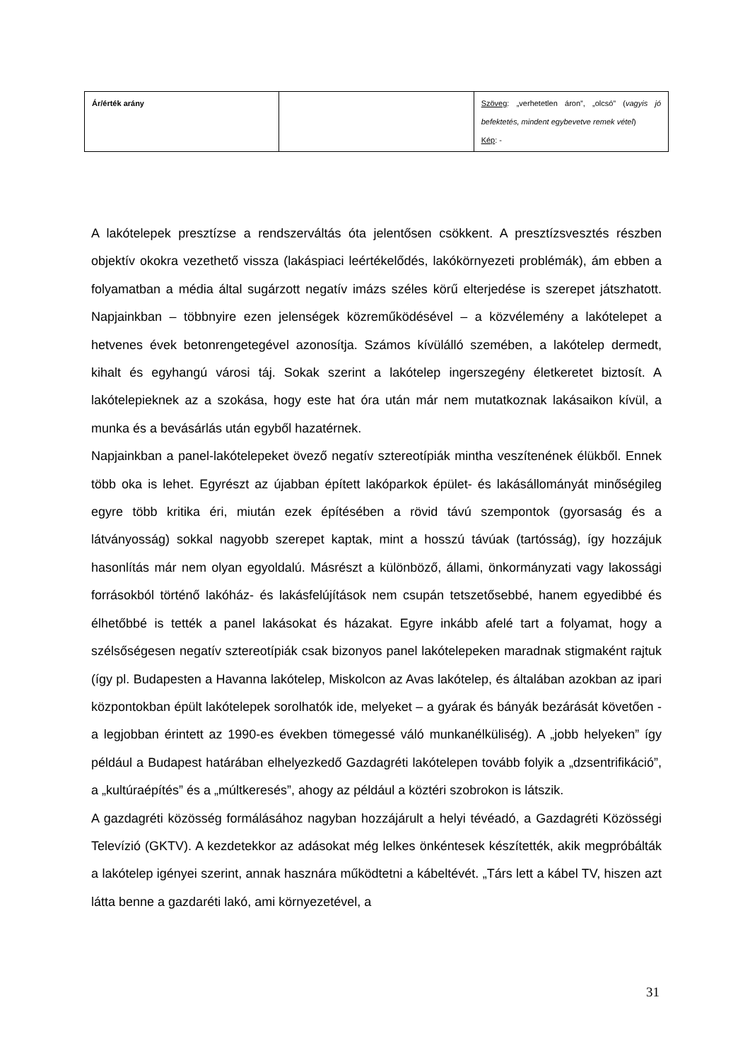| Ár/érték arány | | Szöveg : „verhetetlen áron”, „olcsó” ( vagyis jó befektetés, mindent egybevetve remek vétel ) Kép : - |
A lakótelepek presztízse a rendszerváltás óta jelentősen csökkent. A presztízsvesztés részben objektív okokra vezethető vissza (lakáspiaci leértékelődés, lakókörnyezeti problémák), ám ebben a folyamatban a média által sugárzott negatív imázs széles körű elterjedése is szerepet játszhatott. Napjainkban – többnyire ezen jelenségek közreműködésével – a közvélemény a lakótelepet a hetvenes évek betonrengetegével azonosítja. Számos kívülálló szemében, a lakótelep dermedt, kihalt és egyhangú városi táj. Sokak szerint a lakótelep ingerszegény életkeretet biztosít. A lakótelepieknek az a szokása, hogy este hat óra után már nem mutatkoznak lakásaikon kívül, a munka és a bevásárlás után egyből hazatérnek.
Napjainkban a panel-lakótelepeket övező negatív sztereotípiák mintha veszítenének élükből. Ennek több oka is lehet. Egyrészt az újabban épített lakóparkok épület- és lakásállományát minőségileg egyre több kritika éri, miután ezek építésében a rövid távú szempontok (gyorsaság és a látványosság) sokkal nagyobb szerepet kaptak, mint a hosszú távúak (tartósság), így hozzájuk hasonlítás már nem olyan egyoldalú. Másrészt a különböző, állami, önkormányzati vagy lakossági forrásokból történő lakóház- és lakásfelújítások nem csupán tetszetősebbé, hanem egyedibbé és élhetőbbé is tették a panel lakásokat és házakat. Egyre inkább afelé tart a folyamat, hogy a szélsőségesen negatív sztereotípiák csak bizonyos panel lakótelepeken maradnak stigmaként rajtuk (így pl. Budapesten a Havanna lakótelep, Miskolcon az Avas lakótelep, és általában azokban az ipari központokban épült lakótelepek sorolhatók ide, melyeket – a gyárak és bányák bezárását követően - a legjobban érintett az 1990-es években tömegessé váló munkanélküliség). A „jobb helyeken” így például a Budapest határában elhelyezkedő Gazdagréti lakótelepen tovább folyik a „dzsentrifikáció”, a „kultúraépítés” és a „múltkeresés”, ahogy az például a köztéri szobrokon is látszik.
A gazdagréti közösség formálásához nagyban hozzájárult a helyi tévéadó, a Gazdagréti Közösségi Televízió (GKTV). A kezdetekkor az adásokat még lelkes önkéntesek készítették, akik megpróbálták a lakótelep igényei szerint, annak hasznára működtetni a kábeltévét. „Társ lett a kábel TV, hiszen azt látta benne a gazdaréti lakó, ami környezetével, a
31